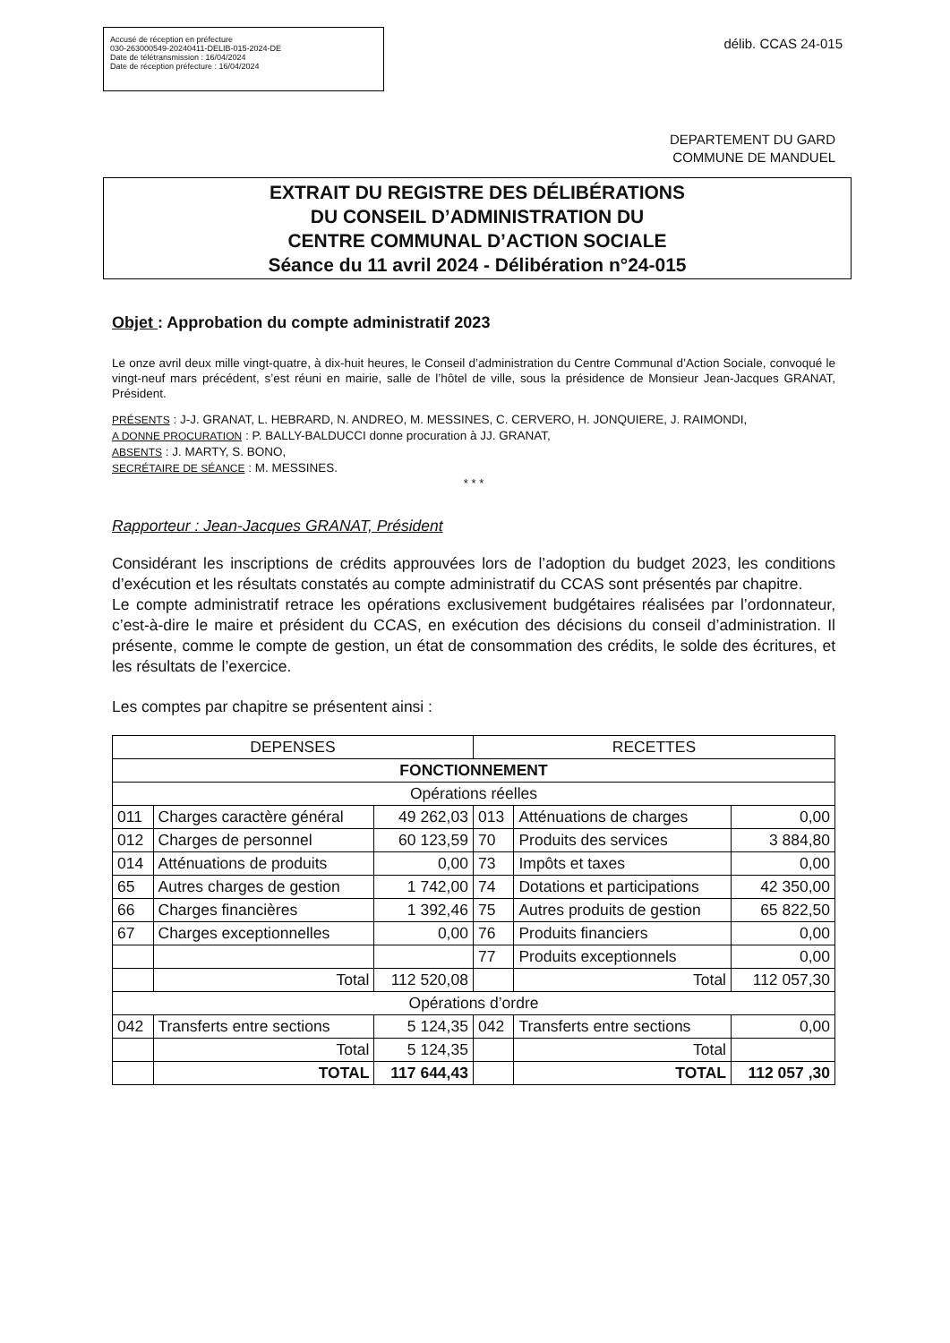Accusé de réception en préfecture
030-263000549-20240411-DELIB-015-2024-DE
Date de télétransmission : 16/04/2024
Date de réception préfecture : 16/04/2024
délib. CCAS 24-015
DEPARTEMENT DU GARD
COMMUNE DE MANDUEL
EXTRAIT DU REGISTRE DES DÉLIBÉRATIONS
DU CONSEIL D’ADMINISTRATION DU
CENTRE COMMUNAL D’ACTION SOCIALE
Séance du 11 avril 2024 - Délibération n°24-015
Objet : Approbation du compte administratif 2023
Le onze avril deux mille vingt-quatre, à dix-huit heures, le Conseil d’administration du Centre Communal d’Action Sociale, convoqué le vingt-neuf mars précédent, s’est réuni en mairie, salle de l’hôtel de ville, sous la présidence de Monsieur Jean-Jacques GRANAT, Président.
PRÉSENTS : J-J. GRANAT, L. HEBRARD, N. ANDREO, M. MESSINES, C. CERVERO, H. JONQUIERE, J. RAIMONDI,
A DONNE PROCURATION : P. BALLY-BALDUCCI donne procuration à JJ. GRANAT,
ABSENTS : J. MARTY, S. BONO,
SECRÉTAIRE DE SÉANCE : M. MESSINES.
* * *
Rapporteur : Jean-Jacques GRANAT, Président
Considérant les inscriptions de crédits approuvées lors de l’adoption du budget 2023, les conditions d’exécution et les résultats constatés au compte administratif du CCAS sont présentés par chapitre.
Le compte administratif retrace les opérations exclusivement budgétaires réalisées par l’ordonnateur, c’est-à-dire le maire et président du CCAS, en exécution des décisions du conseil d’administration. Il présente, comme le compte de gestion, un état de consommation des crédits, le solde des écritures, et les résultats de l’exercice.
Les comptes par chapitre se présentent ainsi :
| DEPENSES | | | RECETTES | | |
| --- | --- | --- | --- | --- | --- |
| FONCTIONNEMENT | | | | | |
| Opérations réelles | | | | | |
| 011 | Charges caractère général | 49 262,03 | 013 | Atténuations de charges | 0,00 |
| 012 | Charges de personnel | 60 123,59 | 70 | Produits des services | 3 884,80 |
| 014 | Atténuations de produits | 0,00 | 73 | Impôts et taxes | 0,00 |
| 65 | Autres charges de gestion | 1 742,00 | 74 | Dotations et participations | 42 350,00 |
| 66 | Charges financières | 1 392,46 | 75 | Autres produits de gestion | 65 822,50 |
| 67 | Charges exceptionnelles | 0,00 | 76 | Produits financiers | 0,00 |
| | | | 77 | Produits exceptionnels | 0,00 |
| | Total | 112 520,08 | | Total | 112 057,30 |
| Opérations d’ordre | | | | | |
| 042 | Transferts entre sections | 5 124,35 | 042 | Transferts entre sections | 0,00 |
| | Total | 5 124,35 | | Total | |
| | TOTAL | 117 644,43 | | TOTAL | 112 057 ,30 |